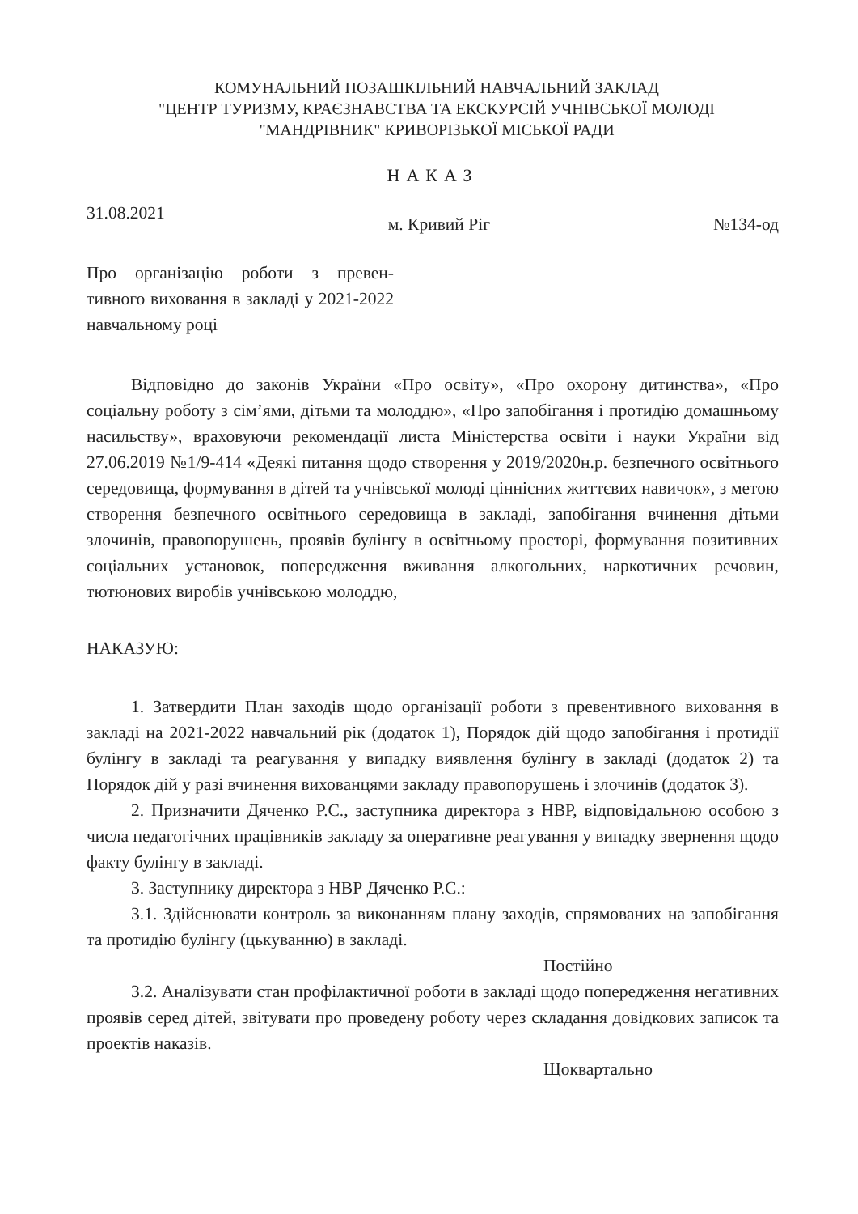КОМУНАЛЬНИЙ ПОЗАШКІЛЬНИЙ НАВЧАЛЬНИЙ ЗАКЛАД
"ЦЕНТР ТУРИЗМУ, КРАЄЗНАВСТВА ТА ЕКСКУРСІЙ УЧНІВСЬКОЇ МОЛОДІ
"МАНДРІВНИК" КРИВОРІЗЬКОЇ МІСЬКОЇ РАДИ
НАКАЗ
31.08.2021 м. Кривий Ріг №134-од
Про організацію роботи з превен-тивного виховання в закладі у 2021-2022 навчальному році
Відповідно до законів України «Про освіту», «Про охорону дитинства», «Про соціальну роботу з сім’ями, дітьми та молоддю», «Про запобігання і протидію домашньому насильству», враховуючи рекомендації листа Міністерства освіти і науки України від 27.06.2019 №1/9-414 «Деякі питання щодо створення у 2019/2020н.р. безпечного освітнього середовища, формування в дітей та учнівської молоді ціннісних життєвих навичок», з метою створення безпечного освітнього середовища в закладі, запобігання вчинення дітьми злочинів, правопорушень, проявів булінгу в освітньому просторі, формування позитивних соціальних установок, попередження вживання алкогольних, наркотичних речовин, тютюнових виробів учнівською молоддю,
НАКАЗУЮ:
1. Затвердити План заходів щодо організації роботи з превентивного виховання в закладі на 2021-2022 навчальний рік (додаток 1), Порядок дій щодо запобігання і протидії булінгу в закладі та реагування у випадку виявлення булінгу в закладі (додаток 2) та Порядок дій у разі вчинення вихованцями закладу правопорушень і злочинів (додаток 3).
2. Призначити Дяченко Р.С., заступника директора з НВР, відповідальною особою з числа педагогічних працівників закладу за оперативне реагування у випадку звернення щодо факту булінгу в закладі.
3. Заступнику директора з НВР Дяченко Р.С.:
3.1. Здійснювати контроль за виконанням плану заходів, спрямованих на запобігання та протидію булінгу (цькуванню) в закладі.
Постійно
3.2. Аналізувати стан профілактичної роботи в закладі щодо попередження негативних проявів серед дітей, звітувати про проведену роботу через складання довідкових записок та проектів наказів.
Щоквартально